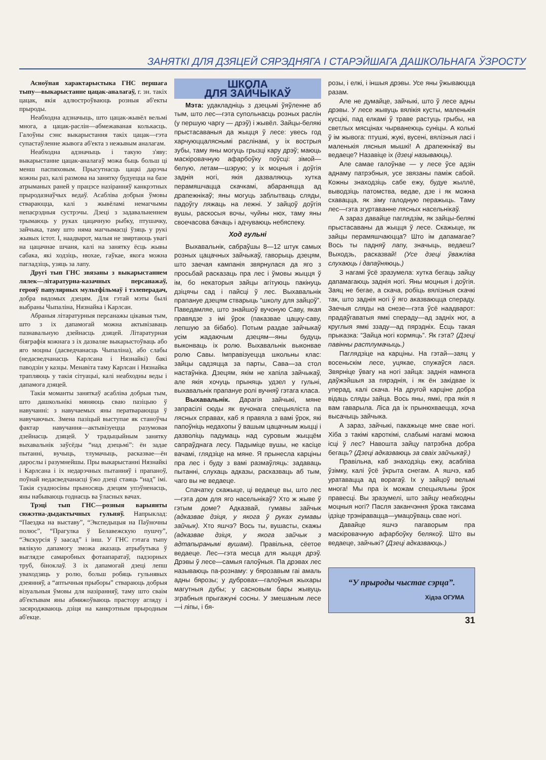ЗАНЯТКІ ДЛЯ ДЗЯЦЕЙ СЯРЭДНЯГА І СТАРЭЙШАГА ДАШКОЛЬНАГА ЎЗРОСТУ
Асноўная характарыстыка ГНС першага тыпу—выкарыстанне цацак-аналагаў, г. зн. такіх цацак, якія адлюстроўваюць розныя аб'екты прыроды.
Неабходна адзначыць, што цацак-жывёл вельмі многа, а цацак-раслін—абмежаваная колькасць. Галоўны сэнс выкарыстання такіх цацак—гэта супастаўленне жывога аб'екта з нежывым аналагам.
Неабходна адзначыць і такую з'яву: выкарыстанне цацак-аналагаў можа быць больш ці менш паспяховым. Прысутнасць цацкі дарэчы кожны раз, калі размова на занятку будуецца на базе атрыманых раней у працэсе назіранняў канкрэтных прыродазнаўчых ведаў. Асабліва добрыя ўмовы ствараюцца, калі з жывёламі немагчымы непасрэдныя сустрэчы. Дзеці з задавальненнем трымаюць у руках цацачную рыбку, птушачку, зайчыка, таму што няма магчымасці ўзяць у рукі жывых істот. І, наадварот, малыя не звяртаюць увагі на цацачнае шчаня, калі на занятку ёсць жывы сабака, які ходзіць, нюхае, гаўкае, якога можна пагладзіць, узяць за лапу.
Другі тып ГНС звязаны з выкарыстаннем лялек—літаратурна-казачных персанажаў, герояў папулярных мультфільмаў і тэлеперадач, добра вядомых дзецям. Для гэтай мэты былі выбраны Чыпаліна, Нязнайка і Карлсан.
Абраныя літаратурныя персанажы цікавыя тым, што з іх дапамогай можна актывізаваць пазнавальную дзейнасць дзяцей. Літаратурная біяграфія кожнага з іх дазваляе выкарыстоўваць або яго моцны (дасведчанасць Чыпаліна), або слабы (недасведчанасць Карлсана і Нязнайкі) бакі паводзін у казцы. Менавіта таму Карлсан і Нязнайка трапляюць у такія сітуацыі, калі неабходны веды і дапамога дзяцей.
Такія моманты заняткаў асабліва добрыя тым, што дашкольнікі мяняюць сваю пазіцыю ў навучанні: з навучаемых яны ператвараюцца ў навучаючых. Змена пазіцый выступае як станоўчы фактар навучання—актывізуецца разумовая дзейнасць дзяцей. У традыцыйным занятку выхавальнік заўсёды “над дзецьмі”: ён задае пытанні, вучыць, тлумачыць, расказвае—ён дарослы і разумнейшы. Пры выкарыстанні Нязнайкі і Карлсана і іх недарэчных пытанняў і прапаноў, поўнай недасведчанасці ўжо дзеці стаяць “над” імі. Такія суадносіны прыносяць дзецям упэўненасць, яны набываюць годнасць ва ўласных вачах.
Трэці тып ГНС—розныя варыянты сюжэтна-дыдактычных гульняў. Напрыклад: “Паездка на выставу”, “Экспедыцыя на Паўночны полюс”, “Прагулка ў Белавежскую пушчу”, “Экскурсія ў заасад” і інш. У ГНС гэтага тыпу вялікую дапамогу зможа аказаць атрыбутыка ў выглядзе самаробных фотаапаратаў, падзорных труб, біноклаў. З іх дапамогай дзеці лепш уваходзяць у ролю, больш робяць гульнявых дзеянняў, а “аптычныя прыборы” ствараюць добрыя візуальныя ўмовы для назіранняў, таму што сваім аб'ектывам яны абмяжоўваюць прастору агляду і засяроджваюць дзіця на канкрэтным прыродным аб'екце.
ШКОЛА
ДЛЯ ЗАЙЧЫКАЎ
Мэта: удакладніць з дзецьмі ўяўленне аб тым, што лес—гэта супольнасць розных раслін (у першую чаргу — дрэў) і жывёл. Зайцы-белякі прыстасаваныя да жыцця ў лесе: увесь год харчуюццаляснымі раслінамі, у іх вострыя зубы, таму яны могуць грызці кару дрэў; маюць маскіровачную афарбоўку поўсці: зімой—белую, летам—шэрую; у іх моцныя і доўгія заднія ногі, якія дазваляюць хутка перамяшчацца скачкамі, абараняцца ад драпежнікаў; яны могуць заблытваць сляды, падоўгу ляжаць на лежні. У зайцоў доўгія вушы, раскосыя вочы, чуйны нюх, таму яны своечасова бачаць і адчуваюць небяспеку.
Ход гульні
Выхавальнік, сабраўшы 8—12 штук самых розных цацачных зайчыкаў, гаворыць дзецям, што заечая кампанія звярнулася да яго з просьбай расказаць пра лес і ўмовы жыцця ў ім, бо некаторыя зайцы агітуюць пакінуць дзіцячы сад і пайсці ў лес. Выхавальнік прапануе дзецям стварыць “школу для зайцоў”. Паведамляе, што знайшоў вучоную Саву, якая правядзе з імі ўрок (паказвае цацку-саву, лепшую за бібабо). Потым раздае зайчыкаў усім жадаючым дзецям—яны будуць выконваць іх ролю. Выхавальнік выконвае ролю Савы. Імправізуецца школьны клас: зайцы садзяцца за парты, Сава—за стол настаўніка. Дзецям, якім не хапіла зайчыкаў, але якія хочуць прыняць удзел у гульні, выхавальнік прапануе ролі вучняў гэтага класа.
Выхавальнік. Дарагія зайчыкі, мяне запрасілі сюды як вучонага спецыяліста па лясных справах, каб я правяла з вамі ўрок, які папоўніць недахопы ў вашым цацачным жыцці і дазволіць падумаць над суровым жыццём сапраўднага лесу. Падыміце вушы, не касіце вачамі, глядзіце на мяне. Я прынесла карціны пра лес і буду з вамі размаўляць: задаваць пытанні, слухаць адказы, расказваць аб тым, чаго вы не ведаеце.
Спачатку скажыце, ці ведаеце вы, што лес—гэта дом для яго насельнікаў? Хто ж жыве ў гэтым доме? Адказвай, гумавы зайчык (адказвае дзіця, у якога ў руках гумавы зайчык). Хто яшчэ? Вось ты, вушасты, скажы (адказвае дзіця, у якога зайчык з адтапыранымі вушамі). Правільна, сёетое ведаеце. Лес—гэта месца для жыцця дрэў. Дрэвы ў лесе—самыя галоўныя. Па дрэвах лес называюць па-рознаму: у бярозавым гаі амаль адны бярозы; у дубровах—галоўныя жыхары магутныя дубы; у сасновым бары жывуць зграбныя прыгажуні сосны. У змешаным лесе—і ліпы, і бя-
розы, і елкі, і іншыя дрэвы. Усе яны ўжываюцца разам.
Але не думайце, зайчыкі, што ў лесе адны дрэвы. У лесе жывуць вялікія кусты, маленькія кусцікі, пад елкамі ў траве растуць грыбы, на светлых мясцінах чырванеюць суніцы. А колькі ў ім жывога: птушкі, жукі, вусені, вялізныя ласі і маленькія лясныя мышкі! А драпежнікаў вы ведаеце? Назавіце іх (дзеці называюць).
Але самае галоўнае — у лесе ўсе адзін аднаму патрэбныя, усе звязаны паміж сабой. Кожны знаходзіць сабе ежу, будуе жыллё, выводзіць патомства, ведае, дзе і як можна схавацца, як зіму галодную перажыць. Таму лес—гэта згуртаванне лясных насельнікаў.
А зараз давайце паглядзім, як зайцы-белякі прыстасаваны да жыцця ў лесе. Скажыце, як зайцы перамяшчаюцца? Што ім дапамагае? Вось ты падняў лапу, значыць, ведаеш? Выходзь, расказвай! (Усе дзеці ўважліва слухаюць і дапаўняюць.)
З нагамі ўсё зразумела: хутка бегаць зайцу дапамагаюць заднія ногі. Яны моцныя і доўгія. Заяц не бегае, а скача, робіць вялізныя скачкі так, што заднія ногі ў яго аказваюцца спераду. Заечыя сляды на снезе—гэта ўсё наадварот: прадаўгаватыя ямкі спераду—ад задніх ног, а круглыя ямкі ззаду—ад пярэдніх. Ёсць такая прыказка: “Зайца ногі кормяць”. Як гэта? (Дзеці павінны растлумачыць.)
Паглядзіце на карціны. На гэтай—заяц у восеньскім лесе, уцякае, спужаўся лася. Звярніце ўвагу на ногі зайца: заднія намнога даўжэйшыя за пярэднія, і як ён закідвае іх уперад, калі скача. На другой карціне добра відаць сляды зайца. Вось яны, ямкі, пра якія я вам гаварыла. Ліса да іх прынюхваецца, хоча высачыць зайчыка.
А зараз, зайчыкі, пакажыце мне свае ногі. Хіба з такімі кароткімі, слабымі нагамі можна ісці ў лес? Навошта зайцу патрэбна добра бегаць? (Дзеці адказваюць за сваіх зайчыкаў.)
Правільна, каб знаходзіць ежу, асабліва ўзімку, калі ўсё ўкрыта снегам. А яшчэ, каб уратавацца ад ворагаў. Іх у зайцоў вельмі многа! Мы пра іх можам спецыяльны ўрок правесці. Вы зразумелі, што зайцу неабходны моцныя ногі? Пасля заканчэння ўрока таксама ідзіце трэніравацца—умацоўваць свае ногі.
Давайце яшчэ пагаворым пра маскіровачную афарбоўку белякоў. Што вы ведаеце, зайчыкі? (Дзеці адказваюць.)
“У прыроды чыстае сэрца”.
Хідэа ОГУМА
31